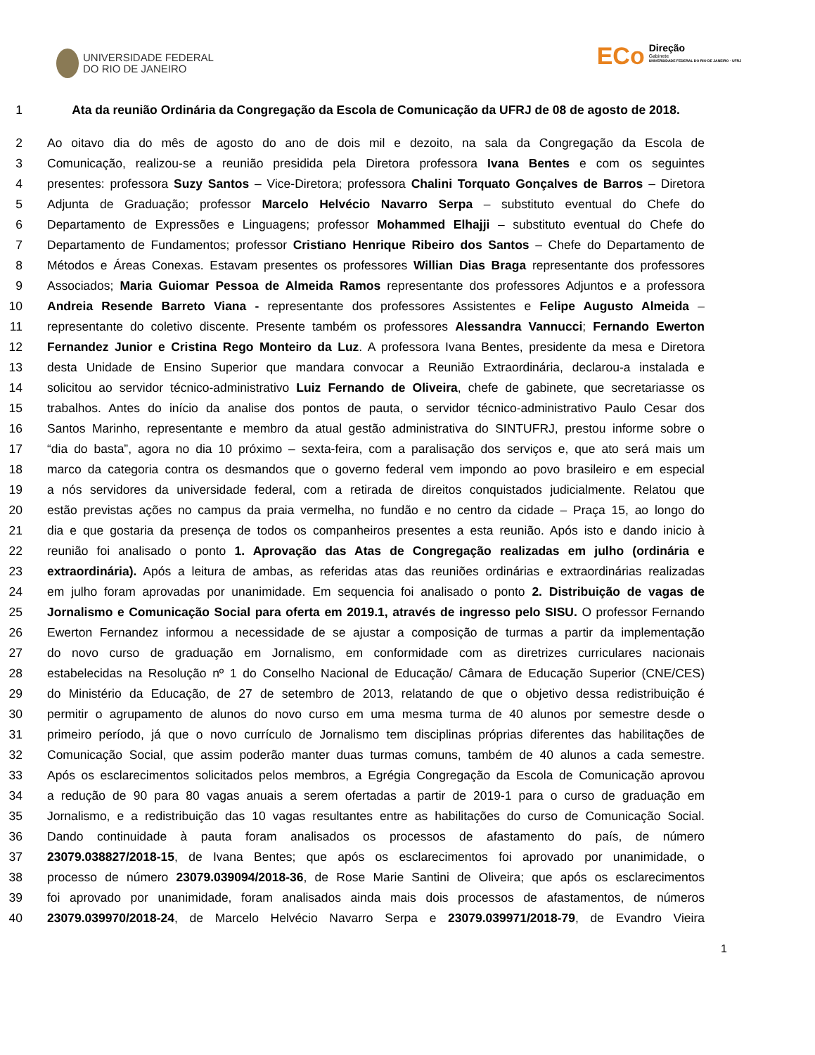UNIVERSIDADE FEDERAL
DO RIO DE JANEIRO
ECo
Direção
Gabinete
UNIVERSIDADE FEDERAL DO RIO DE JANEIRO · UFRJ
1 Ata da reunião Ordinária da Congregação da Escola de Comunicação da UFRJ de 08 de agosto de 2018.
2 Ao oitavo dia do mês de agosto do ano de dois mil e dezoito, na sala da Congregação da Escola de
3 Comunicação, realizou-se a reunião presidida pela Diretora professora Ivana Bentes e com os seguintes
4 presentes: professora Suzy Santos – Vice-Diretora; professora Chalini Torquato Gonçalves de Barros – Diretora
5 Adjunta de Graduação; professor Marcelo Helvécio Navarro Serpa – substituto eventual do Chefe do
6 Departamento de Expressões e Linguagens; professor Mohammed Elhajji – substituto eventual do Chefe do
7 Departamento de Fundamentos; professor Cristiano Henrique Ribeiro dos Santos – Chefe do Departamento de
8 Métodos e Áreas Conexas. Estavam presentes os professores Willian Dias Braga representante dos professores
9 Associados; Maria Guiomar Pessoa de Almeida Ramos representante dos professores Adjuntos e a professora
10 Andreia Resende Barreto Viana - representante dos professores Assistentes e Felipe Augusto Almeida –
11 representante do coletivo discente. Presente também os professores Alessandra Vannucci; Fernando Ewerton
12 Fernandez Junior e Cristina Rego Monteiro da Luz. A professora Ivana Bentes, presidente da mesa e Diretora
13 desta Unidade de Ensino Superior que mandara convocar a Reunião Extraordinária, declarou-a instalada e
14 solicitou ao servidor técnico-administrativo Luiz Fernando de Oliveira, chefe de gabinete, que secretariasse os
15 trabalhos. Antes do início da analise dos pontos de pauta, o servidor técnico-administrativo Paulo Cesar dos
16 Santos Marinho, representante e membro da atual gestão administrativa do SINTUFRJ, prestou informe sobre o
17 “dia do basta”, agora no dia 10 próximo – sexta-feira, com a paralisação dos serviços e, que ato será mais um
18 marco da categoria contra os desmandos que o governo federal vem impondo ao povo brasileiro e em especial
19 a nós servidores da universidade federal, com a retirada de direitos conquistados judicialmente. Relatou que
20 estão previstas ações no campus da praia vermelha, no fundão e no centro da cidade – Praça 15, ao longo do
21 dia e que gostaria da presença de todos os companheiros presentes a esta reunião. Após isto e dando inicio à
22 reunião foi analisado o ponto 1. Aprovação das Atas de Congregação realizadas em julho (ordinária e
23 extraordinária). Após a leitura de ambas, as referidas atas das reuniões ordinárias e extraordinárias realizadas
24 em julho foram aprovadas por unanimidade. Em sequencia foi analisado o ponto 2. Distribuição de vagas de
25 Jornalismo e Comunicação Social para oferta em 2019.1, através de ingresso pelo SISU. O professor Fernando
26 Ewerton Fernandez informou a necessidade de se ajustar a composição de turmas a partir da implementação
27 do novo curso de graduação em Jornalismo, em conformidade com as diretrizes curriculares nacionais
28 estabelecidas na Resolução nº 1 do Conselho Nacional de Educação/ Câmara de Educação Superior (CNE/CES)
29 do Ministério da Educação, de 27 de setembro de 2013, relatando de que o objetivo dessa redistribuição é
30 permitir o agrupamento de alunos do novo curso em uma mesma turma de 40 alunos por semestre desde o
31 primeiro período, já que o novo currículo de Jornalismo tem disciplinas próprias diferentes das habilitações de
32 Comunicação Social, que assim poderão manter duas turmas comuns, também de 40 alunos a cada semestre.
33 Após os esclarecimentos solicitados pelos membros, a Egrégia Congregação da Escola de Comunicação aprovou
34 a redução de 90 para 80 vagas anuais a serem ofertadas a partir de 2019-1 para o curso de graduação em
35 Jornalismo, e a redistribuição das 10 vagas resultantes entre as habilitações do curso de Comunicação Social.
36 Dando continuidade à pauta foram analisados os processos de afastamento do país, de número
37 23079.038827/2018-15, de Ivana Bentes; que após os esclarecimentos foi aprovado por unanimidade, o
38 processo de número 23079.039094/2018-36, de Rose Marie Santini de Oliveira; que após os esclarecimentos
39 foi aprovado por unanimidade, foram analisados ainda mais dois processos de afastamentos, de números
40 23079.039970/2018-24, de Marcelo Helvécio Navarro Serpa e 23079.039971/2018-79, de Evandro Vieira
1